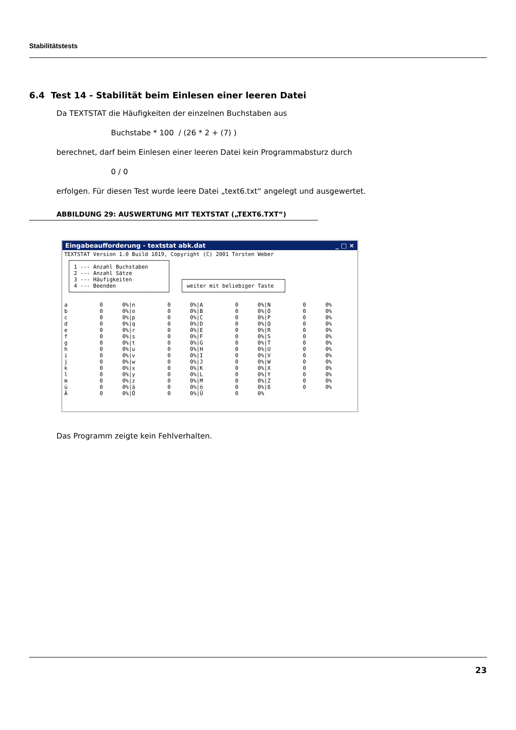Stabilitätstests
6.4 Test 14 - Stabilität beim Einlesen einer leeren Datei
Da TEXTSTAT die Häufigkeiten der einzelnen Buchstaben aus
Buchstabe * 100 / (26 * 2 + (7) )
berechnet, darf beim Einlesen einer leeren Datei kein Programmabsturz durch
0 / 0
erfolgen. Für diesen Test wurde leere Datei „text6.txt“ angelegt und ausgewertet.
ABBILDUNG 29: AUSWERTUNG MIT TEXTSTAT („TEXT6.TXT“)
Eingabeaufforderung - textstat abk.dat _ □ ×
TEXTSTAT Version 1.0 Build 1019, Copyright (C) 2001 Torsten Weber
 ┌──────────────────────────────┐
 │ 1 --- Anzahl Buchstaben      │
 │ 2 --- Anzahl Sätze           │
 │ 3 --- Häufigkeiten           │   ┌───────────────────────────────┐
 │ 4 --- Beenden                │   │ weiter mit beliebiger Taste   │
 └──────────────────────────────┘   └───────────────────────────────┘

a          0      0%|n          0      0%|A          0      0%|N          0      0%
b          0      0%|o          0      0%|B          0      0%|O          0      0%
c          0      0%|p          0      0%|C          0      0%|P          0      0%
d          0      0%|q          0      0%|D          0      0%|Q          0      0%
e          0      0%|r          0      0%|E          0      0%|R          0      0%
f          0      0%|s          0      0%|F          0      0%|S          0      0%
g          0      0%|t          0      0%|G          0      0%|T          0      0%
h          0      0%|u          0      0%|H          0      0%|U          0      0%
i          0      0%|v          0      0%|I          0      0%|V          0      0%
j          0      0%|w          0      0%|J          0      0%|W          0      0%
k          0      0%|x          0      0%|K          0      0%|X          0      0%
l          0      0%|y          0      0%|L          0      0%|Y          0      0%
m          0      0%|z          0      0%|M          0      0%|Z          0      0%
ü          0      0%|ä          0      0%|ö          0      0%|ß          0      0%
Ä          0      0%|Ö          0      0%|Ü          0      0%
Das Programm zeigte kein Fehlverhalten.
23